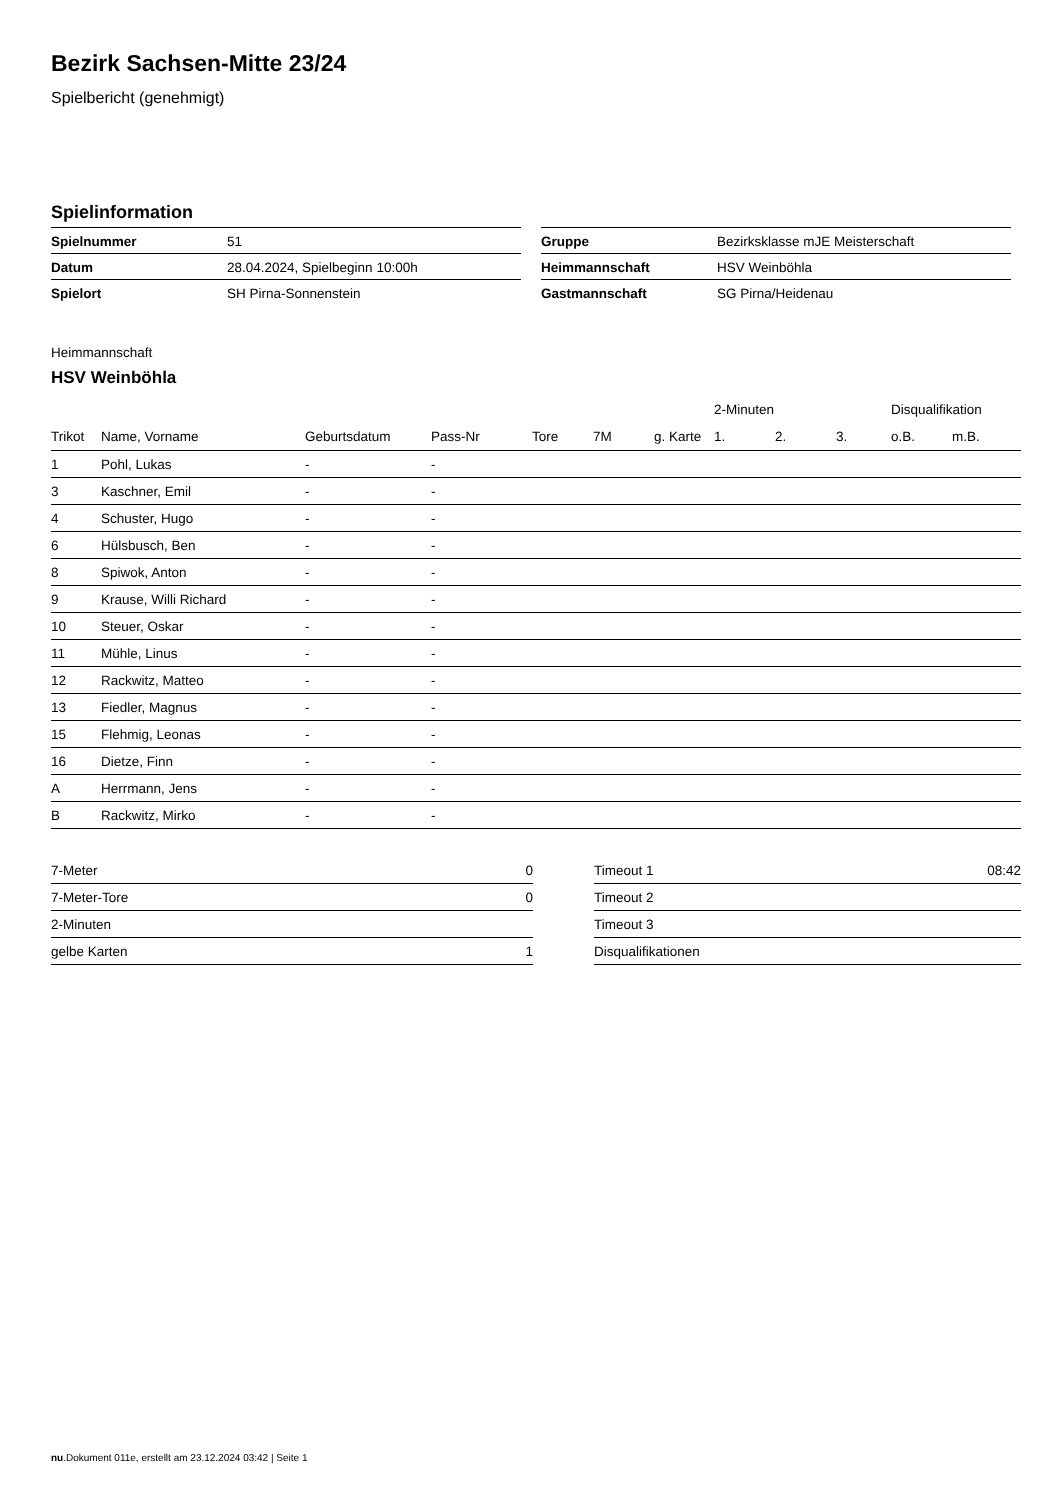Bezirk Sachsen-Mitte 23/24
Spielbericht (genehmigt)
Spielinformation
| Spielnummer | 51 |
| Datum | 28.04.2024, Spielbeginn 10:00h |
| Spielort | SH Pirna-Sonnenstein |
| Gruppe | Bezirksklasse mJE Meisterschaft |
| Heimmannschaft | HSV Weinböhla |
| Gastmannschaft | SG Pirna/Heidenau |
Heimmannschaft
HSV Weinböhla
| | | | | | | | 2-Minuten | | | Disqualifikation | |
| --- | --- | --- | --- | --- | --- | --- | --- | --- | --- | --- | --- |
| Trikot | Name, Vorname | Geburtsdatum | Pass-Nr | Tore | 7M | g. Karte | 1. | 2. | 3. | o.B. | m.B. |
| 1 | Pohl, Lukas | - | - | | | | | | | | |
| 3 | Kaschner, Emil | - | - | | | | | | | | |
| 4 | Schuster, Hugo | - | - | | | | | | | | |
| 6 | Hülsbusch, Ben | - | - | | | | | | | | |
| 8 | Spiwok, Anton | - | - | | | | | | | | |
| 9 | Krause, Willi Richard | - | - | | | | | | | | |
| 10 | Steuer, Oskar | - | - | | | | | | | | |
| 11 | Mühle, Linus | - | - | | | | | | | | |
| 12 | Rackwitz, Matteo | - | - | | | | | | | | |
| 13 | Fiedler, Magnus | - | - | | | | | | | | |
| 15 | Flehmig, Leonas | - | - | | | | | | | | |
| 16 | Dietze, Finn | - | - | | | | | | | | |
| A | Herrmann, Jens | - | - | | | | | | | | |
| B | Rackwitz, Mirko | - | - | | | | | | | | |
| 7-Meter | 0 |
| 7-Meter-Tore | 0 |
| 2-Minuten | |
| gelbe Karten | 1 |
| Timeout 1 | 08:42 |
| Timeout 2 | |
| Timeout 3 | |
| Disqualifikationen | |
nu.Dokument 011e, erstellt am 23.12.2024 03:42 | Seite 1